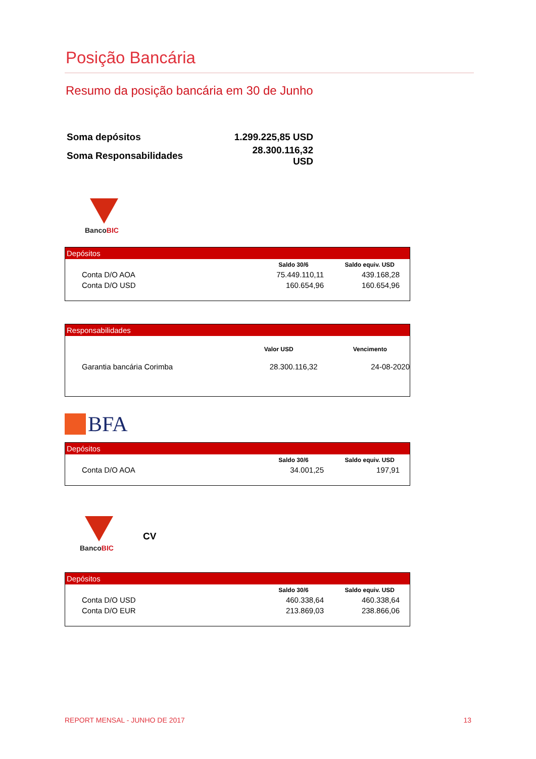Posição Bancária
Resumo da posição bancária em 30 de Junho
| Soma depósitos | 1.299.225,85 USD |
| Soma Responsabilidades | 28.300.116,32 USD |
BancoBIC
| Depósitos | | |
| --- | --- | --- |
| | Saldo 30/6 | Saldo equiv. USD |
| Conta D/O AOA | 75.449.110,11 | 439.168,28 |
| Conta D/O USD | 160.654,96 | 160.654,96 |
| Responsabilidades | | |
| --- | --- | --- |
| | Valor USD | Vencimento |
| Garantia bancária Corimba | 28.300.116,32 | 24-08-2020 |
BFA
| Depósitos | | |
| --- | --- | --- |
| | Saldo 30/6 | Saldo equiv. USD |
| Conta D/O AOA | 34.001,25 | 197,91 |
BancoBIC
CV
| Depósitos | | |
| --- | --- | --- |
| | Saldo 30/6 | Saldo equiv. USD |
| Conta D/O USD | 460.338,64 | 460.338,64 |
| Conta D/O EUR | 213.869,03 | 238.866,06 |
REPORT MENSAL - JUNHO DE 2017 13